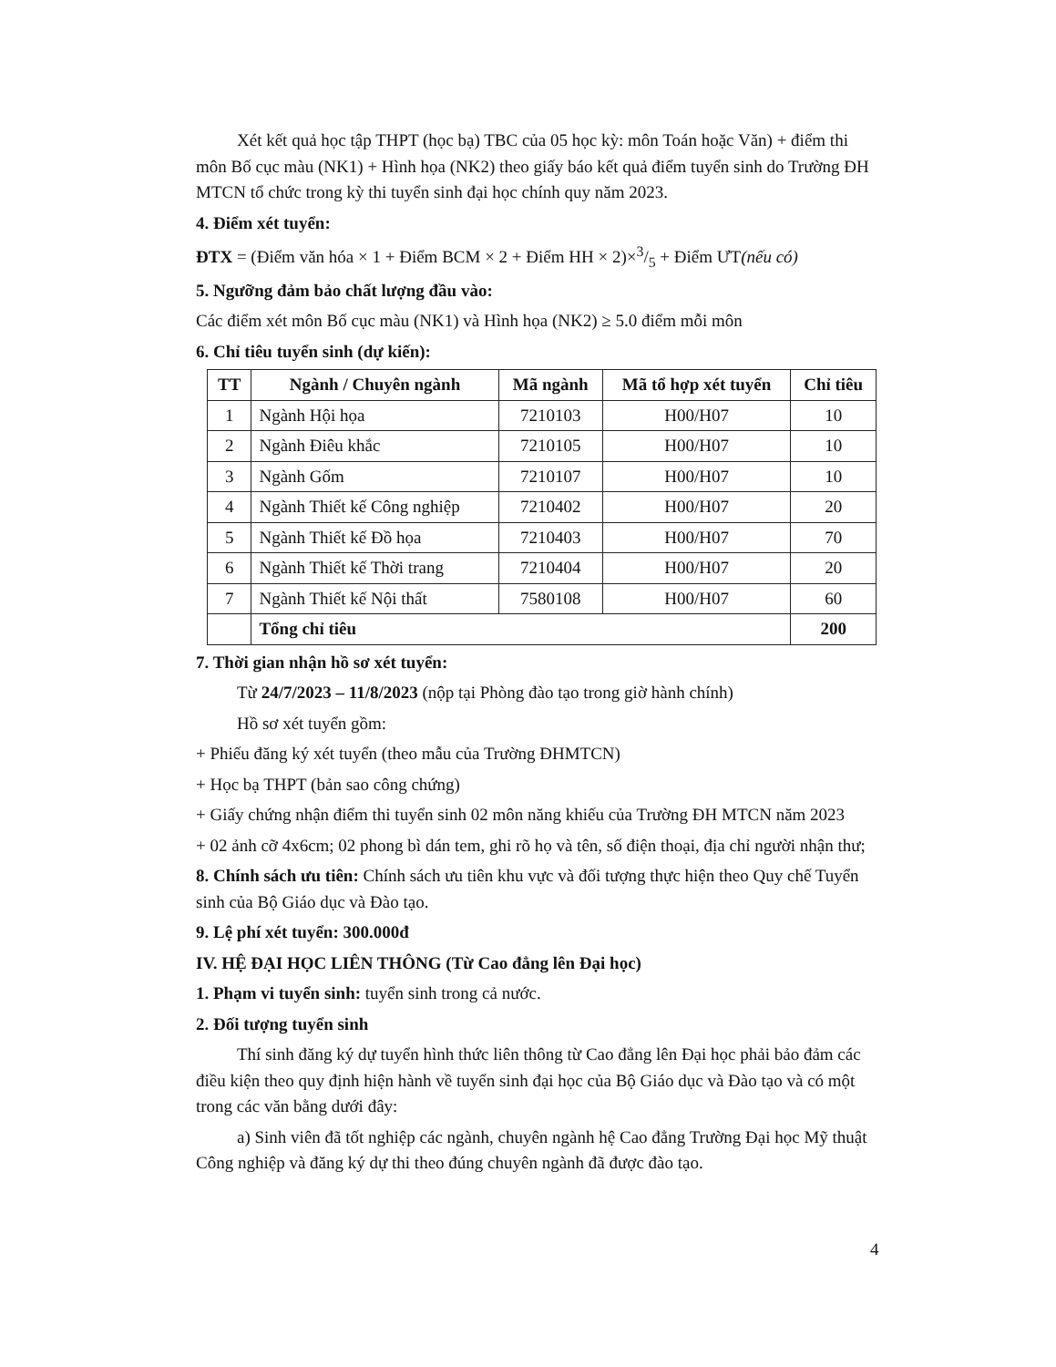Xét kết quả học tập THPT (học bạ) TBC của 05 học kỳ: môn Toán hoặc Văn) + điểm thi môn Bố cục màu (NK1) + Hình họa (NK2) theo giấy báo kết quả điểm tuyển sinh do Trường ĐH MTCN tổ chức trong kỳ thi tuyển sinh đại học chính quy năm 2023.
4. Điểm xét tuyển:
ĐTX = (Điểm văn hóa × 1 + Điểm BCM × 2 + Điểm HH × 2)×3/5 + Điểm ƯT(nếu có)
5. Ngưỡng đảm bảo chất lượng đầu vào:
Các điểm xét môn Bố cục màu (NK1) và Hình họa (NK2) ≥ 5.0 điểm mỗi môn
6. Chỉ tiêu tuyển sinh (dự kiến):
| TT | Ngành / Chuyên ngành | Mã ngành | Mã tổ hợp xét tuyển | Chỉ tiêu |
| --- | --- | --- | --- | --- |
| 1 | Ngành Hội họa | 7210103 | H00/H07 | 10 |
| 2 | Ngành Điêu khắc | 7210105 | H00/H07 | 10 |
| 3 | Ngành Gốm | 7210107 | H00/H07 | 10 |
| 4 | Ngành Thiết kế Công nghiệp | 7210402 | H00/H07 | 20 |
| 5 | Ngành Thiết kế Đồ họa | 7210403 | H00/H07 | 70 |
| 6 | Ngành Thiết kế Thời trang | 7210404 | H00/H07 | 20 |
| 7 | Ngành Thiết kế Nội thất | 7580108 | H00/H07 | 60 |
| | Tổng chỉ tiêu | | | 200 |
7. Thời gian nhận hồ sơ xét tuyển:
Từ 24/7/2023 – 11/8/2023 (nộp tại Phòng đào tạo trong giờ hành chính)
Hồ sơ xét tuyển gồm:
+ Phiếu đăng ký xét tuyển (theo mẫu của Trường ĐHMTCN)
+ Học bạ THPT (bản sao công chứng)
+ Giấy chứng nhận điểm thi tuyển sinh 02 môn năng khiếu của Trường ĐH MTCN năm 2023
+ 02 ảnh cỡ 4x6cm; 02 phong bì dán tem, ghi rõ họ và tên, số điện thoại, địa chỉ người nhận thư;
8. Chính sách ưu tiên: Chính sách ưu tiên khu vực và đối tượng thực hiện theo Quy chế Tuyển sinh của Bộ Giáo dục và Đào tạo.
9. Lệ phí xét tuyển: 300.000đ
IV. HỆ ĐẠI HỌC LIÊN THÔNG (Từ Cao đẳng lên Đại học)
1. Phạm vi tuyển sinh: tuyển sinh trong cả nước.
2. Đối tượng tuyển sinh
Thí sinh đăng ký dự tuyển hình thức liên thông từ Cao đẳng lên Đại học phải bảo đảm các điều kiện theo quy định hiện hành về tuyển sinh đại học của Bộ Giáo dục và Đào tạo và có một trong các văn bằng dưới đây:
a) Sinh viên đã tốt nghiệp các ngành, chuyên ngành hệ Cao đẳng Trường Đại học Mỹ thuật Công nghiệp và đăng ký dự thi theo đúng chuyên ngành đã được đào tạo.
4